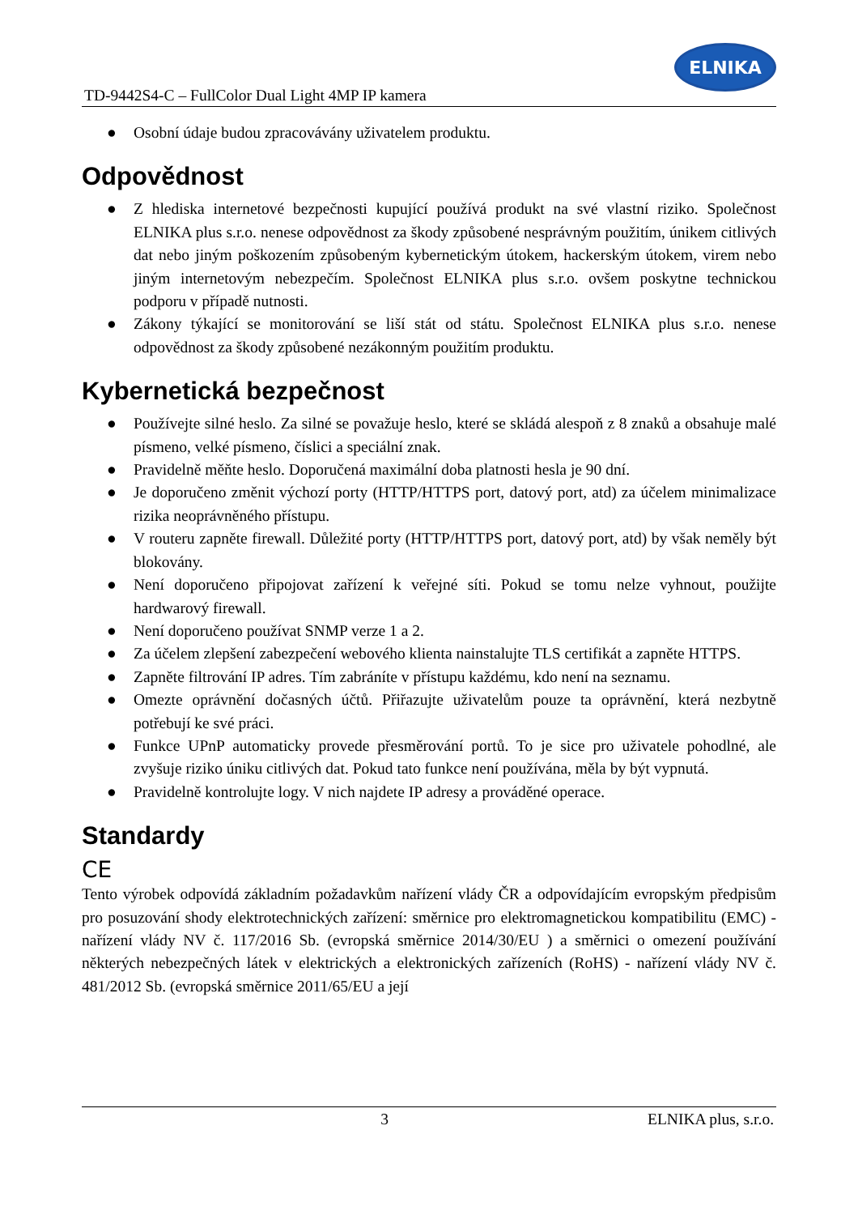TD-9442S4-C – FullColor Dual Light 4MP IP kamera
ELNIKA
● Osobní údaje budou zpracovávány uživatelem produktu.
Odpovědnost
● Z hlediska internetové bezpečnosti kupující používá produkt na své vlastní riziko. Společnost ELNIKA plus s.r.o. nenese odpovědnost za škody způsobené nesprávným použitím, únikem citlivých dat nebo jiným poškozením způsobeným kybernetickým útokem, hackerským útokem, virem nebo jiným internetovým nebezpečím. Společnost ELNIKA plus s.r.o. ovšem poskytne technickou podporu v případě nutnosti.
● Zákony týkající se monitorování se liší stát od státu. Společnost ELNIKA plus s.r.o. nenese odpovědnost za škody způsobené nezákonným použitím produktu.
Kybernetická bezpečnost
● Používejte silné heslo. Za silné se považuje heslo, které se skládá alespoň z 8 znaků a obsahuje malé písmeno, velké písmeno, číslici a speciální znak.
● Pravidelně měňte heslo. Doporučená maximální doba platnosti hesla je 90 dní.
● Je doporučeno změnit výchozí porty (HTTP/HTTPS port, datový port, atd) za účelem minimalizace rizika neoprávněného přístupu.
● V routeru zapněte firewall. Důležité porty (HTTP/HTTPS port, datový port, atd) by však neměly být blokovány.
● Není doporučeno připojovat zařízení k veřejné síti. Pokud se tomu nelze vyhnout, použijte hardwarový firewall.
● Není doporučeno používat SNMP verze 1 a 2.
● Za účelem zlepšení zabezpečení webového klienta nainstalujte TLS certifikát a zapněte HTTPS.
● Zapněte filtrování IP adres. Tím zabráníte v přístupu každému, kdo není na seznamu.
● Omezte oprávnění dočasných účtů. Přiřazujte uživatelům pouze ta oprávnění, která nezbytně potřebují ke své práci.
● Funkce UPnP automaticky provede přesměrování portů. To je sice pro uživatele pohodlné, ale zvyšuje riziko úniku citlivých dat. Pokud tato funkce není používána, měla by být vypnutá.
● Pravidelně kontrolujte logy. V nich najdete IP adresy a prováděné operace.
Standardy
CE
Tento výrobek odpovídá základním požadavkům nařízení vlády ČR a odpovídajícím evropským předpisům pro posuzování shody elektrotechnických zařízení: směrnice pro elektromagnetickou kompatibilitu (EMC) - nařízení vlády NV č. 117/2016 Sb. (evropská směrnice 2014/30/EU ) a směrnici o omezení používání některých nebezpečných látek v elektrických a elektronických zařízeních (RoHS) - nařízení vlády NV č. 481/2012 Sb. (evropská směrnice 2011/65/EU a její
3 ELNIKA plus, s.r.o.